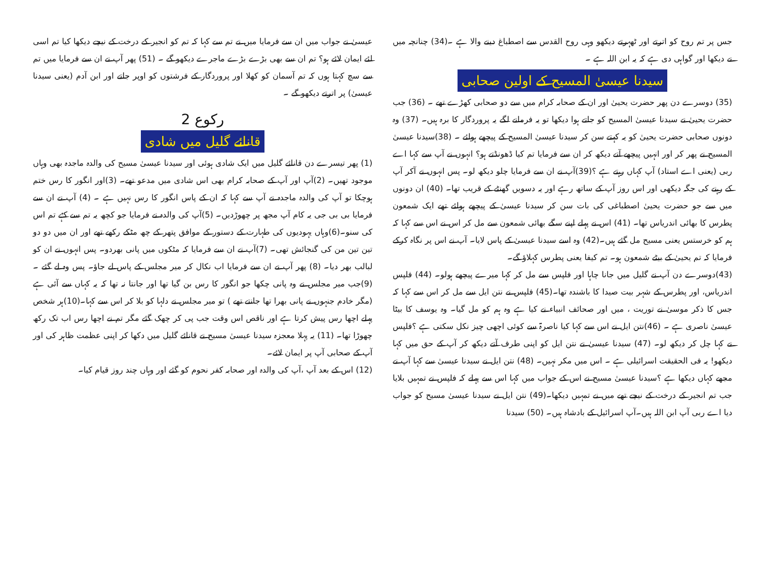جس پر تم روح کو اترتے اور ٹھہرتے دیکھو وہی روح القدس سے اصطباغ دینے والا ہے ۔(34) چنانچہ میں نے دیکھا اور گواہی دی ہے کہ یہ ابن اللہ ہے ۔
سیدنا عیسیٰ المسیح کے اولین صحابی
(35) دوسرے دن پھر حضرت یحییٰ اور ان کے صحابہ کرام میں سے دو صحابی کھڑے تھے ۔ (36) جب حضرت یحییٰ نے سیدنا عیسیٰ المسیح کو جاتے ہوا دیکھا تو یہ فرمانے لگے یہ پروردگار کا برہ ہیں۔ (37) وہ دونوں صحابی حضرت یحییٰ کو یہ کہتے سن کر سیدنا عیسیٰ المسیح کے پیچھے ہولئے ۔ (38)سیدنا عیسیٰ المسیح نے پھر کر اور انہیں پیچھے آتے دیکھ کر ان سے فرمایا تم کیا ڈھونڈتے ہو؟ انہوں نے آپ سے کہا اے ربی (یعنی اے استاد) آپ کہاں رہتے ہے ؟(39)آپ نے ان سے فرمایا چلو دیکھ لو۔ پس انہوں نے آکر آپ کے رہنے کی جگہ دیکھی اور اس روز آپ کے ساتھ رہے اور یہ دسویں گھنٹے کے قریب تھا۔ (40) ان دونوں میں سے جو حضرت یحییٰ اصطباغی کی بات سن کر سیدنا عیسیٰ کے پیچھے ہولئے تھے ایک شمعون پطرس کا بھائی اندریاس تھا۔ (41) اس نے پہلے اپنے سگے بھائی شمعون سے مل کر اس نے اس سے کہا کہ ہم کو خرستس یعنی مسیح مل گئے ہیں۔(42) وہ اسے سیدنا عیسیٰ کے پاس لایا۔ آپ نے اس پر نگاہ کرکے فرمایا کہ تم یحییٰ کے بیٹے شمعون ہو۔ تم کیفا یعنی پطرس کہلاؤ گے۔
(43)دوسرے دن آپ نے گلیل میں جانا چاہا اور فلپس سے مل کر کہا میرے پیچھے ہولو۔ (44) فلپس اندریاس، اور پطرس کے شہر بیت صیدا کا باشندہ تھا۔(45) فلپس نے نتن ایل سے مل کر اس سے کہا کہ جس کا ذکر موسیٰ نے توریت ، میں اور صحائف انبیاء نے کیا ہے وہ ہم کو مل گیا۔ وہ یوسف کا بیٹا عیسیٰ ناصری ہے ۔ (46)نتن ایل نے اس سے کہا کیا ناصرۃ سے کوئی اچھی چیز نکل سکتی ہے ؟فلپس نے کہا چل کر دیکھ لو۔ (47) سیدنا عیسیٰ نے نتن ایل کو اپنی طرف آتے دیکھ کر آپ کے حق میں کہا دیکھو! یہ فی الحقیقت اسرائیلی ہے ۔ اس میں مکر نہیں۔ (48) نتن ایل نے سیدنا عیسیٰ سے کہا آپ نے مجھے کہاں دیکھا ہے ؟سیدنا عیسیٰ مسیح نے اس کے جواب میں کہا اس سے پہلے کہ فلپس نے تمہیں بلایا جب تم انجیر کے درخت کے نیچے تھے میں نے تمہیں دیکھا۔(49) نتن ایل نے سیدنا عیسیٰ مسیح کو جواب دیا اے ربی آپ ابن اللہ ہیں۔آپ اسرائیل کے بادشاہ ہیں۔ (50) سیدنا
عیسیٰ نے جواب میں ان سے فرمایا میں نے تم سے کہا کہ تم کو انجیر کے درخت کے نیچے دیکھا کیا تم اسی لئے ایمان لائے ہو؟ تم ان سے بھی بڑے بڑے ماجرے دیکھو گے ۔ (51) پھر آپ نے ان سے فرمایا میں تم سے سچ کہتا ہوں کہ تم آسمان کو کھلا اور پروردگار کے فرشتوں کو اوپر جاتے اور ابن آدم (یعنی سیدنا عیسیٰ) پر اترتے دیکھو گے ۔
رکوع 2
قانائے گلیل میں شادی
(1) پھر تیسرے دن قانائے گلیل میں ایک شادی ہوئی اور سیدنا عیسیٰ مسیح کی والدہ ماجدہ بھی وہاں موجود تھیں۔ (2)آپ اور آپ کے صحابہ کرام بھی اس شادی میں مدعو تھے۔ (3)اور انگور کا رس ختم ہوچکا تو آپ کی والدہ ماجدہ نے آپ سے کہا کہ ان کے پاس انگور کا رس نہیں ہے ۔ (4) آپ نے ان سے فرمایا بی بی جی یہ کام آپ مجھ پر چھوڑدیں۔ (5)آپ کی والدہ نے فرمایا جو کچھ یہ تم سے کہے تم اس کی سنو۔(6)وہاں یہودیوں کی طہارت کے دستور کے موافق پتھر کے چھ مٹکے رکھے تھے اور ان میں دو دو تین تین من کی گنجائش تھی۔ (7)آپ نے ان سے فرمایا کہ مٹکوں میں پانی بھردو۔ پس انہوں نے ان کو لبالب بھر دیا۔ (8) پھر آپ نے ان سے فرمایا اب نکال کر میر مجلس کے پاس لے جاؤ۔ پس وہ لے گئے ۔ (9)جب میر مجلس نے وہ پانی چکھا جو انگور کا رس بن گیا تھا اور جانتا نہ تھا کہ یہ کہاں سے آئی ہے (مگر خادم جنہوں نے پانی بھرا تھا جانتے تھے ) تو میر مجلس نے دلہا کو بلا کر اس سے کہا۔(10)ہر شخص پہلے اچھا رس پیش کرتا ہے اور ناقص اس وقت جب پی کر چھک گئے مگر تم نے اچھا رس اب تک رکھ چھوڑا تھا۔ (11) یہ پہلا معجزہ سیدنا عیسیٰ مسیح نے قانائے گلیل میں دکھا کر اپنی عظمت ظاہر کی اور آپ کے صحابی آپ پر ایمان لائے۔
(12) اس کے بعد آپ ،آپ کی والدہ اور صحابہ کفر نحوم کو گئے اور وہاں چند روز قیام کیا۔